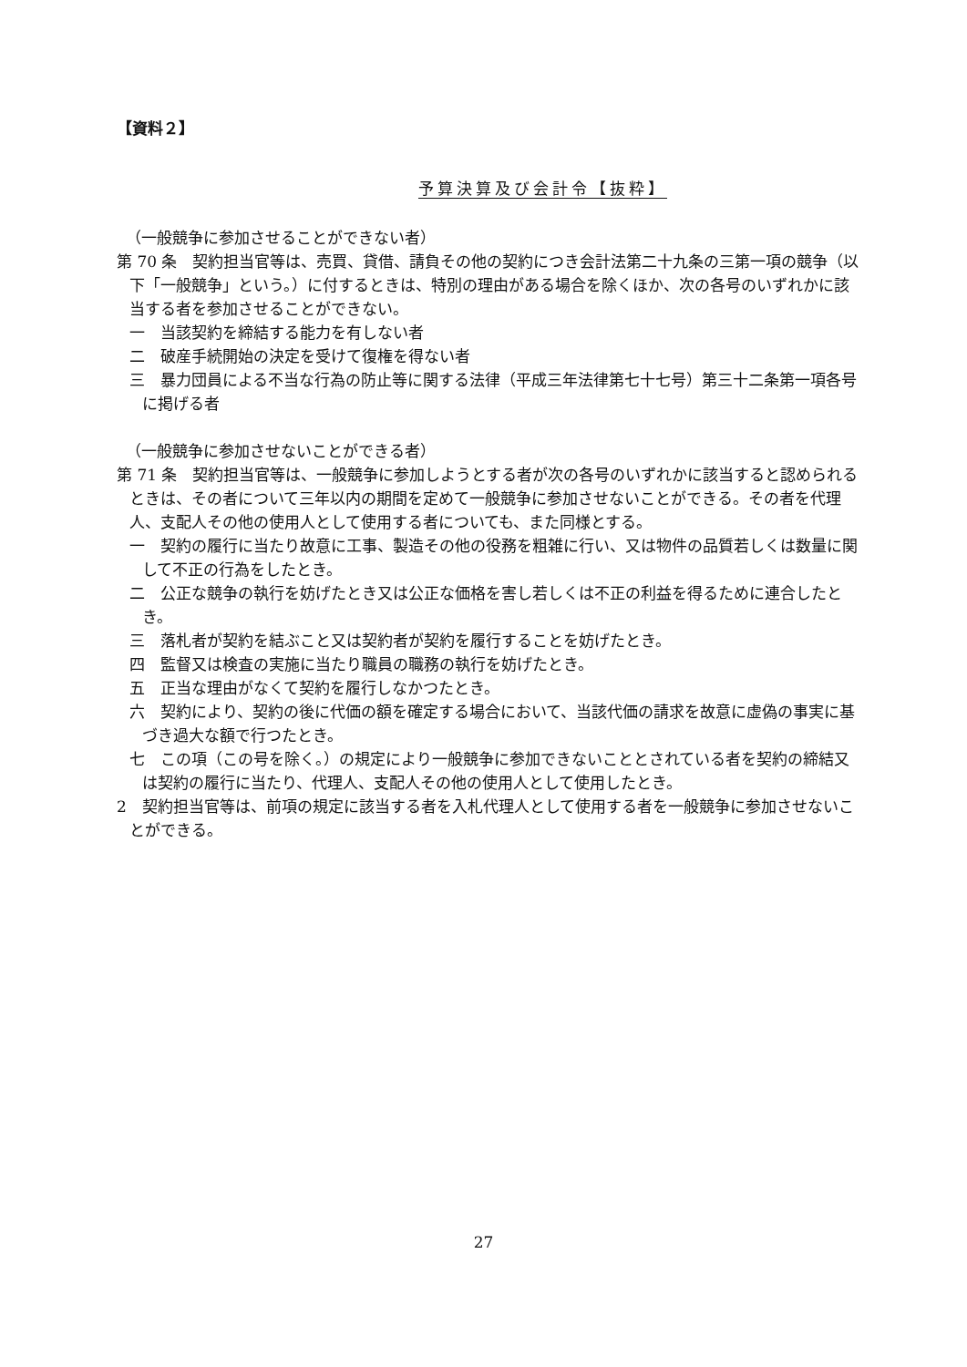【資料２】
予算決算及び会計令【抜粋】
（一般競争に参加させることができない者）
第 70 条　契約担当官等は、売買、貸借、請負その他の契約につき会計法第二十九条の三第一項の競争（以下「一般競争」という。）に付するときは、特別の理由がある場合を除くほか、次の各号のいずれかに該当する者を参加させることができない。
一　当該契約を締結する能力を有しない者
二　破産手続開始の決定を受けて復権を得ない者
三　暴力団員による不当な行為の防止等に関する法律（平成三年法律第七十七号）第三十二条第一項各号に掲げる者
（一般競争に参加させないことができる者）
第 71 条　契約担当官等は、一般競争に参加しようとする者が次の各号のいずれかに該当すると認められるときは、その者について三年以内の期間を定めて一般競争に参加させないことができる。その者を代理人、支配人その他の使用人として使用する者についても、また同様とする。
一　契約の履行に当たり故意に工事、製造その他の役務を粗雑に行い、又は物件の品質若しくは数量に関して不正の行為をしたとき。
二　公正な競争の執行を妨げたとき又は公正な価格を害し若しくは不正の利益を得るために連合したとき。
三　落札者が契約を結ぶこと又は契約者が契約を履行することを妨げたとき。
四　監督又は検査の実施に当たり職員の職務の執行を妨げたとき。
五　正当な理由がなくて契約を履行しなかつたとき。
六　契約により、契約の後に代価の額を確定する場合において、当該代価の請求を故意に虚偽の事実に基づき過大な額で行つたとき。
七　この項（この号を除く。）の規定により一般競争に参加できないこととされている者を契約の締結又は契約の履行に当たり、代理人、支配人その他の使用人として使用したとき。
2　契約担当官等は、前項の規定に該当する者を入札代理人として使用する者を一般競争に参加させないことができる。
27